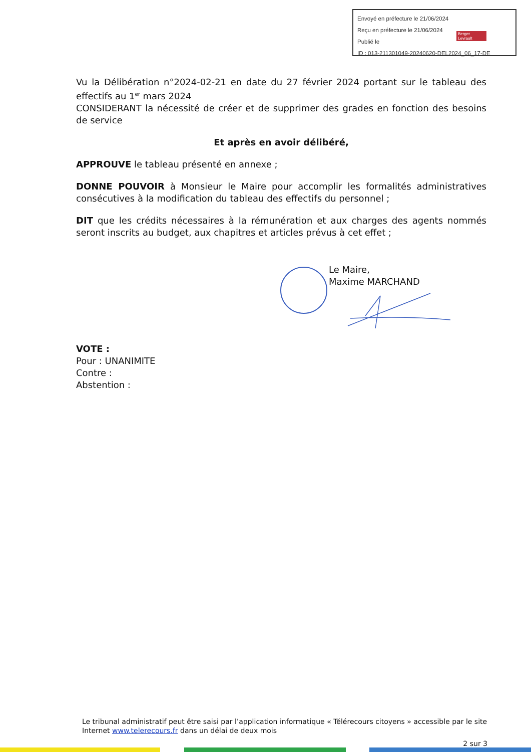Envoyé en préfecture le 21/06/2024
Reçu en préfecture le 21/06/2024
Publié le
ID : 013-211301049-20240620-DEL2024_06_17-DE
Berger Levrault
Vu la Délibération n°2024-02-21 en date du 27 février 2024 portant sur le tableau des effectifs au 1<sup>er</sup> mars 2024
CONSIDERANT la nécessité de créer et de supprimer des grades en fonction des besoins de service
Et après en avoir délibéré,
APPROUVE le tableau présenté en annexe ;
DONNE POUVOIR à Monsieur le Maire pour accomplir les formalités administratives consécutives à la modification du tableau des effectifs du personnel ;
DIT que les crédits nécessaires à la rémunération et aux charges des agents nommés seront inscrits au budget, aux chapitres et articles prévus à cet effet ;
Le Maire,
Maxime MARCHAND
VOTE :
Pour : UNANIMITE
Contre :
Abstention :
Le tribunal administratif peut être saisi par l’application informatique « Télérecours citoyens » accessible par le site Internet www.telerecours.fr dans un délai de deux mois
2 sur 3